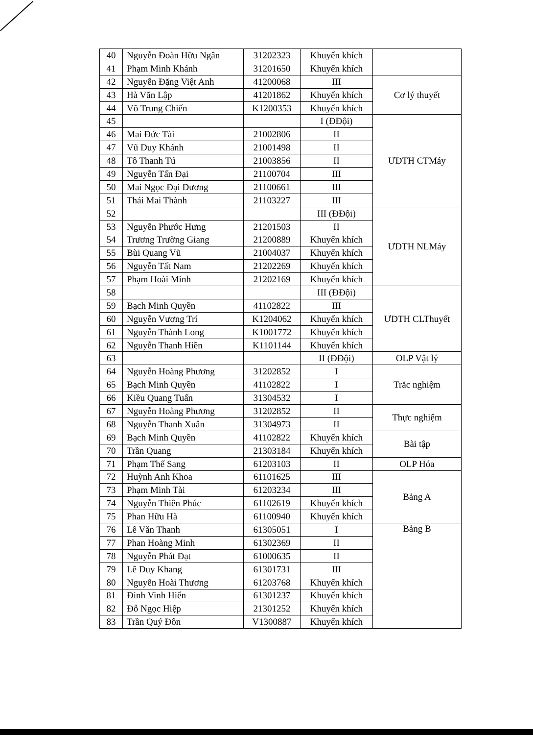| 40 | Nguyễn Đoàn Hữu Ngân | 31202323 | Khuyến khích | |
| 41 | Phạm Minh Khánh | 31201650 | Khuyến khích | |
| 42 | Nguyễn Đặng Việt Anh | 41200068 | III | Cơ lý thuyết |
| 43 | Hà Văn Lập | 41201862 | Khuyến khích | |
| 44 | Võ Trung Chiến | K1200353 | Khuyến khích | |
| 45 | | | I (ĐĐội) | ƯDTH CTMáy |
| 46 | Mai Đức Tài | 21002806 | II | |
| 47 | Vũ Duy Khánh | 21001498 | II | |
| 48 | Tô Thanh Tú | 21003856 | II | |
| 49 | Nguyễn Tấn Đại | 21100704 | III | |
| 50 | Mai Ngọc Đại Dương | 21100661 | III | |
| 51 | Thái Mai Thành | 21103227 | III | |
| 52 | | | III (ĐĐội) | ƯDTH NLMáy |
| 53 | Nguyễn Phước Hưng | 21201503 | II | |
| 54 | Trương Trường Giang | 21200889 | Khuyến khích | |
| 55 | Bùi Quang Vũ | 21004037 | Khuyến khích | |
| 56 | Nguyễn Tất Nam | 21202269 | Khuyến khích | |
| 57 | Phạm Hoài Minh | 21202169 | Khuyến khích | |
| 58 | | | III (ĐĐội) | ƯDTH CLThuyết |
| 59 | Bạch Minh Quyền | 41102822 | III | |
| 60 | Nguyễn Vương Trí | K1204062 | Khuyến khích | |
| 61 | Nguyễn Thành Long | K1001772 | Khuyến khích | |
| 62 | Nguyễn Thanh Hiền | K1101144 | Khuyến khích | |
| 63 | | | II (ĐĐội) | OLP Vật lý |
| 64 | Nguyễn Hoàng Phương | 31202852 | I | Trắc nghiệm |
| 65 | Bạch Minh Quyền | 41102822 | I | |
| 66 | Kiều Quang Tuấn | 31304532 | I | |
| 67 | Nguyễn Hoàng Phương | 31202852 | II | Thực nghiệm |
| 68 | Nguyễn Thanh Xuân | 31304973 | II | |
| 69 | Bạch Minh Quyền | 41102822 | Khuyến khích | Bài tập |
| 70 | Trần Quang | 21303184 | Khuyến khích | |
| 71 | Phạm Thế Sang | 61203103 | II | OLP Hóa |
| 72 | Huỳnh Anh Khoa | 61101625 | III | Bảng A |
| 73 | Phạm Minh Tài | 61203234 | III | |
| 74 | Nguyễn Thiên Phúc | 61102619 | Khuyến khích | |
| 75 | Phan Hữu Hà | 61100940 | Khuyến khích | |
| 76 | Lê Văn Thanh | 61305051 | I | Bảng B |
| 77 | Phan Hoàng Minh | 61302369 | II | |
| 78 | Nguyễn Phát Đạt | 61000635 | II | |
| 79 | Lê Duy Khang | 61301731 | III | |
| 80 | Nguyễn Hoài Thương | 61203768 | Khuyến khích | |
| 81 | Đinh Vinh Hiển | 61301237 | Khuyến khích | |
| 82 | Đỗ Ngọc Hiệp | 21301252 | Khuyến khích | |
| 83 | Trần Quý Đôn | V1300887 | Khuyến khích | |